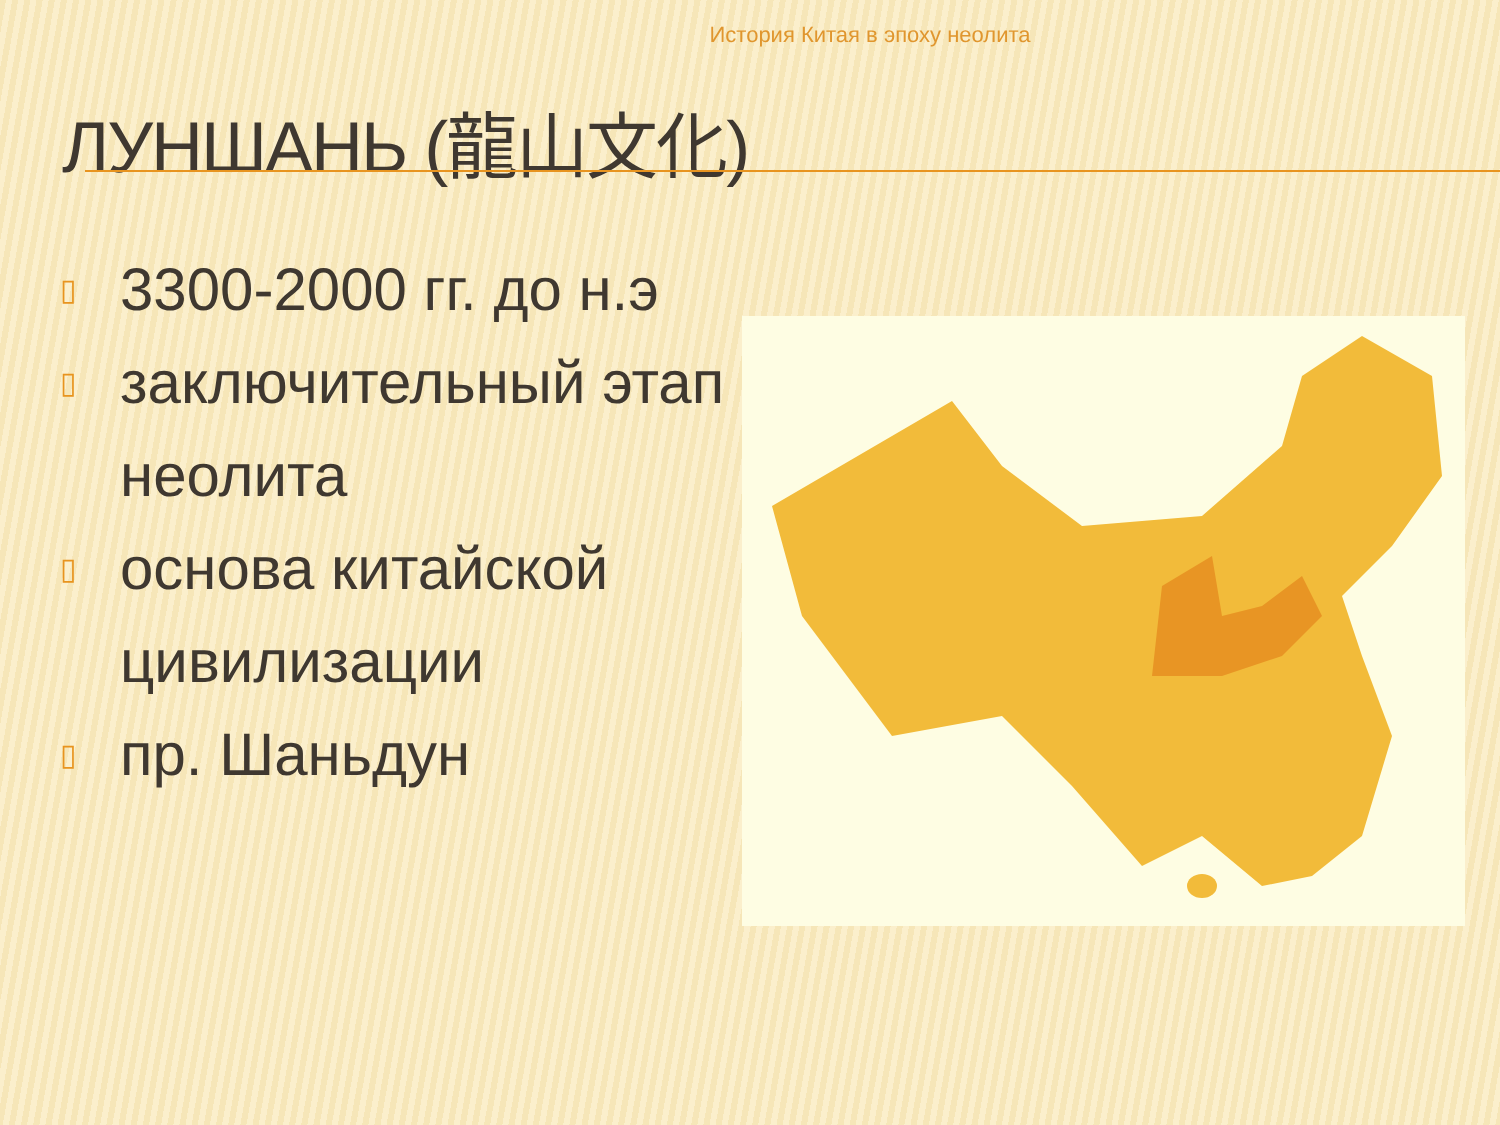История Китая в эпоху неолита
ЛУНШАНЬ (龍山文化)
▯ 3300-2000 гг. до н.э
▯ заключительный этап неолита
▯ основа китайской цивилизации
▯ пр. Шаньдун